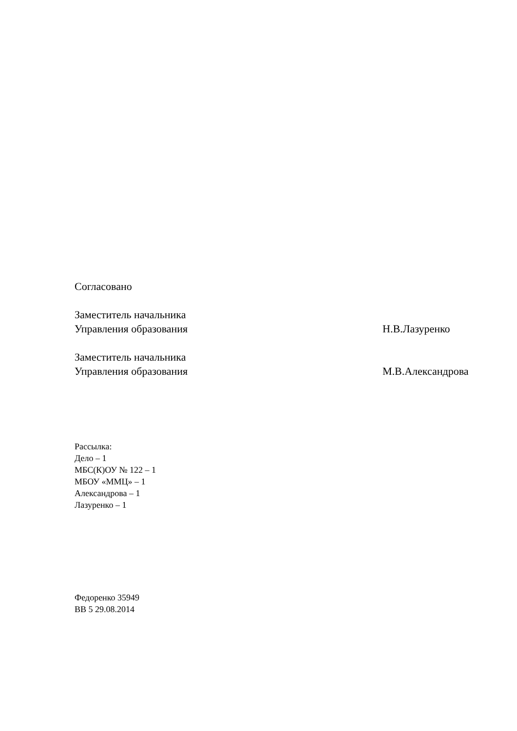Согласовано
Заместитель начальника
Управления образования Н.В.Лазуренко
Заместитель начальника
Управления образования М.В.Александрова
Рассылка:
Дело – 1
МБС(К)ОУ № 122 – 1
МБОУ «ММЦ» – 1
Александрова – 1
Лазуренко – 1
Федоренко 35949
ВВ 5 29.08.2014